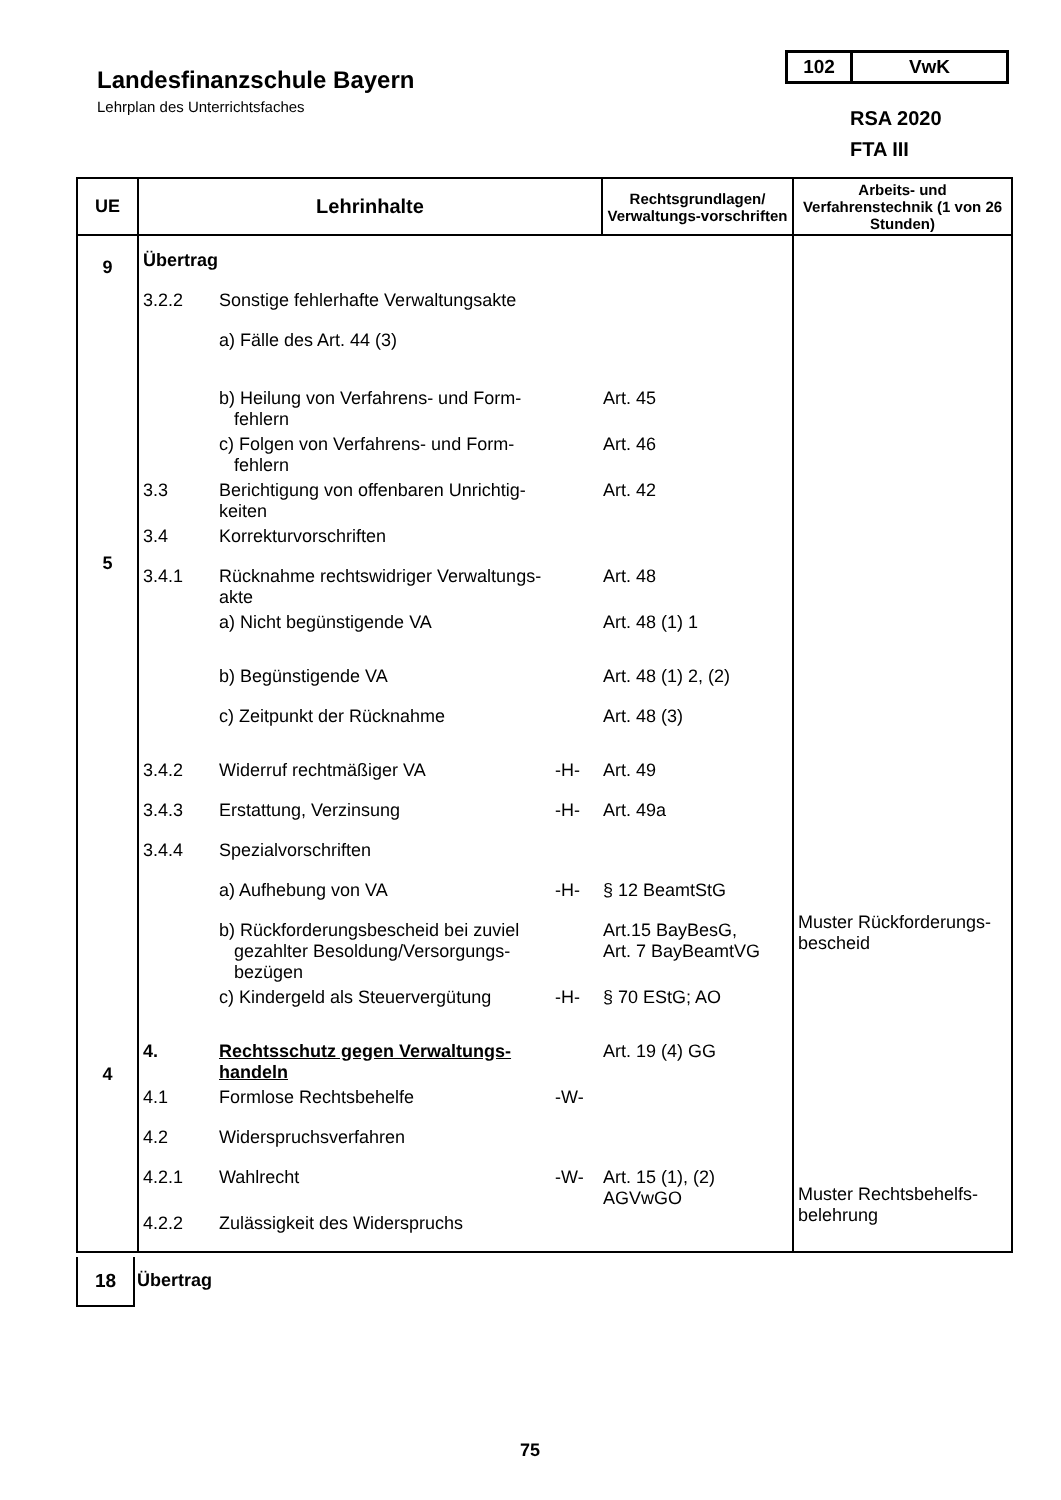Landesfinanzschule Bayern
Lehrplan des Unterrichtsfaches
102 VwK
RSA 2020
FTA III
| UE | Lehrinhalte | Rechtsgrundlagen/ Verwaltungs-vorschriften | Arbeits- und Verfahrenstechnik (1 von 26 Stunden) |
| --- | --- | --- | --- |
| 9 5 4 | Übertrag 3.2.2 Sonstige fehlerhafte Verwaltungsakte a) Fälle des Art. 44 (3) b) Heilung von Verfahrens- und Form- fehlern Art. 45 c) Folgen von Verfahrens- und Form- fehlern Art. 46 3.3 Berichtigung von offenbaren Unrichtig- keiten Art. 42 3.4 Korrekturvorschriften 3.4.1 Rücknahme rechtswidriger Verwaltungs- akte Art. 48 a) Nicht begünstigende VA Art. 48 (1) 1 b) Begünstigende VA Art. 48 (1) 2, (2) c) Zeitpunkt der Rücknahme Art. 48 (3) 3.4.2 Widerruf rechtmäßiger VA -H- Art. 49 3.4.3 Erstattung, Verzinsung -H- Art. 49a 3.4.4 Spezialvorschriften a) Aufhebung von VA -H- § 12 BeamtStG b) Rückforderungsbescheid bei zuviel gezahlter Besoldung/Versorgungs- bezügen Art.15 BayBesG, Art. 7 BayBeamtVG c) Kindergeld als Steuervergütung -H- § 70 EStG; AO 4. Rechtsschutz gegen Verwaltungs- handeln Art. 19 (4) GG 4.1 Formlose Rechtsbehelfe -W- 4.2 Widerspruchsverfahren 4.2.1 Wahlrecht -W- Art. 15 (1), (2) AGVwGO 4.2.2 Zulässigkeit des Widerspruchs | | Muster Rückforderungs- bescheid Muster Rechtsbehelfs- belehrung |
18
Übertrag
75